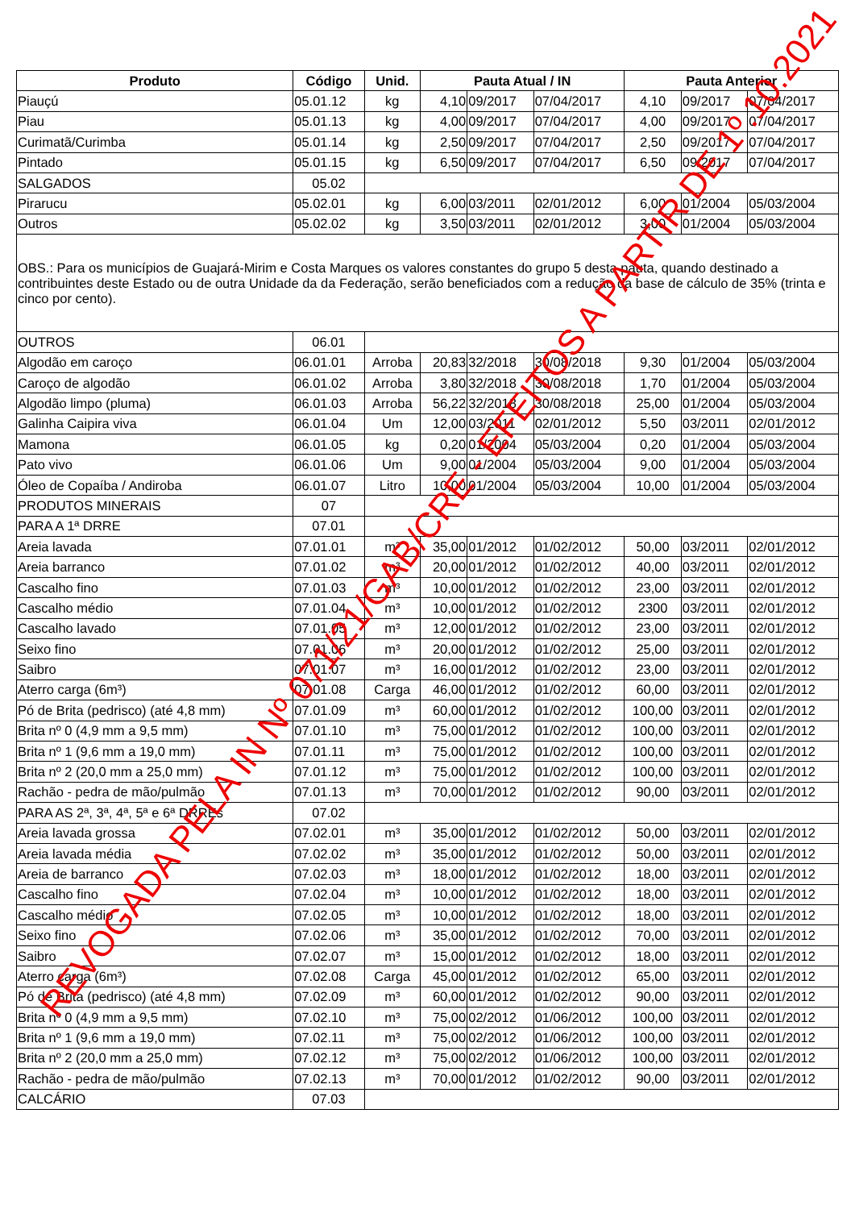| Produto | Código | Unid. | Pauta Atual / IN | | | Pauta Anterior | | |
| --- | --- | --- | --- | --- | --- | --- | --- | --- |
| Piauçú | 05.01.12 | kg | 4,10 | 09/2017 | 07/04/2017 | 4,10 | 09/2017 | 07/04/2017 |
| Piau | 05.01.13 | kg | 4,00 | 09/2017 | 07/04/2017 | 4,00 | 09/2017 | 07/04/2017 |
| Curimatã/Curimba | 05.01.14 | kg | 2,50 | 09/2017 | 07/04/2017 | 2,50 | 09/2017 | 07/04/2017 |
| Pintado | 05.01.15 | kg | 6,50 | 09/2017 | 07/04/2017 | 6,50 | 09/2017 | 07/04/2017 |
| SALGADOS | 05.02 | | | | | | | |
| Pirarucu | 05.02.01 | kg | 6,00 | 03/2011 | 02/01/2012 | 6,00 | 01/2004 | 05/03/2004 |
| Outros | 05.02.02 | kg | 3,50 | 03/2011 | 02/01/2012 | 3,00 | 01/2004 | 05/03/2004 |
| OBS.: Para os municípios de Guajará-Mirim e Costa Marques os valores constantes do grupo 5 desta pauta, quando destinado a contribuintes deste Estado ou de outra Unidade da da Federação, serão beneficiados com a redução da base de cálculo de 35% (trinta e cinco por cento). | | | | | | | | |
| OUTROS | 06.01 | | | | | | | |
| Algodão em caroço | 06.01.01 | Arroba | 20,83 | 32/2018 | 30/08/2018 | 9,30 | 01/2004 | 05/03/2004 |
| Caroço de algodão | 06.01.02 | Arroba | 3,80 | 32/2018 | 30/08/2018 | 1,70 | 01/2004 | 05/03/2004 |
| Algodão limpo (pluma) | 06.01.03 | Arroba | 56,22 | 32/2018 | 30/08/2018 | 25,00 | 01/2004 | 05/03/2004 |
| Galinha Caipira viva | 06.01.04 | Um | 12,00 | 03/2011 | 02/01/2012 | 5,50 | 03/2011 | 02/01/2012 |
| Mamona | 06.01.05 | kg | 0,20 | 01/2004 | 05/03/2004 | 0,20 | 01/2004 | 05/03/2004 |
| Pato vivo | 06.01.06 | Um | 9,00 | 01/2004 | 05/03/2004 | 9,00 | 01/2004 | 05/03/2004 |
| Óleo de Copaíba / Andiroba | 06.01.07 | Litro | 10,00 | 01/2004 | 05/03/2004 | 10,00 | 01/2004 | 05/03/2004 |
| PRODUTOS MINERAIS | 07 | | | | | | | |
| PARA A 1ª DRRE | 07.01 | | | | | | | |
| Areia lavada | 07.01.01 | m³ | 35,00 | 01/2012 | 01/02/2012 | 50,00 | 03/2011 | 02/01/2012 |
| Areia barranco | 07.01.02 | m³ | 20,00 | 01/2012 | 01/02/2012 | 40,00 | 03/2011 | 02/01/2012 |
| Cascalho fino | 07.01.03 | m³ | 10,00 | 01/2012 | 01/02/2012 | 23,00 | 03/2011 | 02/01/2012 |
| Cascalho médio | 07.01.04 | m³ | 10,00 | 01/2012 | 01/02/2012 | 2300 | 03/2011 | 02/01/2012 |
| Cascalho lavado | 07.01.05 | m³ | 12,00 | 01/2012 | 01/02/2012 | 23,00 | 03/2011 | 02/01/2012 |
| Seixo fino | 07.01.06 | m³ | 20,00 | 01/2012 | 01/02/2012 | 25,00 | 03/2011 | 02/01/2012 |
| Saibro | 07.01.07 | m³ | 16,00 | 01/2012 | 01/02/2012 | 23,00 | 03/2011 | 02/01/2012 |
| Aterro carga (6m³) | 07.01.08 | Carga | 46,00 | 01/2012 | 01/02/2012 | 60,00 | 03/2011 | 02/01/2012 |
| Pó de Brita (pedrisco) (até 4,8 mm) | 07.01.09 | m³ | 60,00 | 01/2012 | 01/02/2012 | 100,00 | 03/2011 | 02/01/2012 |
| Brita nº 0 (4,9 mm a 9,5 mm) | 07.01.10 | m³ | 75,00 | 01/2012 | 01/02/2012 | 100,00 | 03/2011 | 02/01/2012 |
| Brita nº 1 (9,6 mm a 19,0 mm) | 07.01.11 | m³ | 75,00 | 01/2012 | 01/02/2012 | 100,00 | 03/2011 | 02/01/2012 |
| Brita nº 2 (20,0 mm a 25,0 mm) | 07.01.12 | m³ | 75,00 | 01/2012 | 01/02/2012 | 100,00 | 03/2011 | 02/01/2012 |
| Rachão - pedra de mão/pulmão | 07.01.13 | m³ | 70,00 | 01/2012 | 01/02/2012 | 90,00 | 03/2011 | 02/01/2012 |
| PARA AS 2ª, 3ª, 4ª, 5ª e 6ª DRREs | 07.02 | | | | | | | |
| Areia lavada grossa | 07.02.01 | m³ | 35,00 | 01/2012 | 01/02/2012 | 50,00 | 03/2011 | 02/01/2012 |
| Areia lavada média | 07.02.02 | m³ | 35,00 | 01/2012 | 01/02/2012 | 50,00 | 03/2011 | 02/01/2012 |
| Areia de barranco | 07.02.03 | m³ | 18,00 | 01/2012 | 01/02/2012 | 18,00 | 03/2011 | 02/01/2012 |
| Cascalho fino | 07.02.04 | m³ | 10,00 | 01/2012 | 01/02/2012 | 18,00 | 03/2011 | 02/01/2012 |
| Cascalho médio | 07.02.05 | m³ | 10,00 | 01/2012 | 01/02/2012 | 18,00 | 03/2011 | 02/01/2012 |
| Seixo fino | 07.02.06 | m³ | 35,00 | 01/2012 | 01/02/2012 | 70,00 | 03/2011 | 02/01/2012 |
| Saibro | 07.02.07 | m³ | 15,00 | 01/2012 | 01/02/2012 | 18,00 | 03/2011 | 02/01/2012 |
| Aterro carga (6m³) | 07.02.08 | Carga | 45,00 | 01/2012 | 01/02/2012 | 65,00 | 03/2011 | 02/01/2012 |
| Pó de Brita (pedrisco) (até 4,8 mm) | 07.02.09 | m³ | 60,00 | 01/2012 | 01/02/2012 | 90,00 | 03/2011 | 02/01/2012 |
| Brita nº 0 (4,9 mm a 9,5 mm) | 07.02.10 | m³ | 75,00 | 02/2012 | 01/06/2012 | 100,00 | 03/2011 | 02/01/2012 |
| Brita nº 1 (9,6 mm a 19,0 mm) | 07.02.11 | m³ | 75,00 | 02/2012 | 01/06/2012 | 100,00 | 03/2011 | 02/01/2012 |
| Brita nº 2 (20,0 mm a 25,0 mm) | 07.02.12 | m³ | 75,00 | 02/2012 | 01/06/2012 | 100,00 | 03/2011 | 02/01/2012 |
| Rachão - pedra de mão/pulmão | 07.02.13 | m³ | 70,00 | 01/2012 | 01/02/2012 | 90,00 | 03/2011 | 02/01/2012 |
| CALCÁRIO | 07.03 | | | | | | | |
REVOGADA PELA IN Nº 071/21/GAB/CRE - EFEITOS A PARTIR DE 1º.10.2021